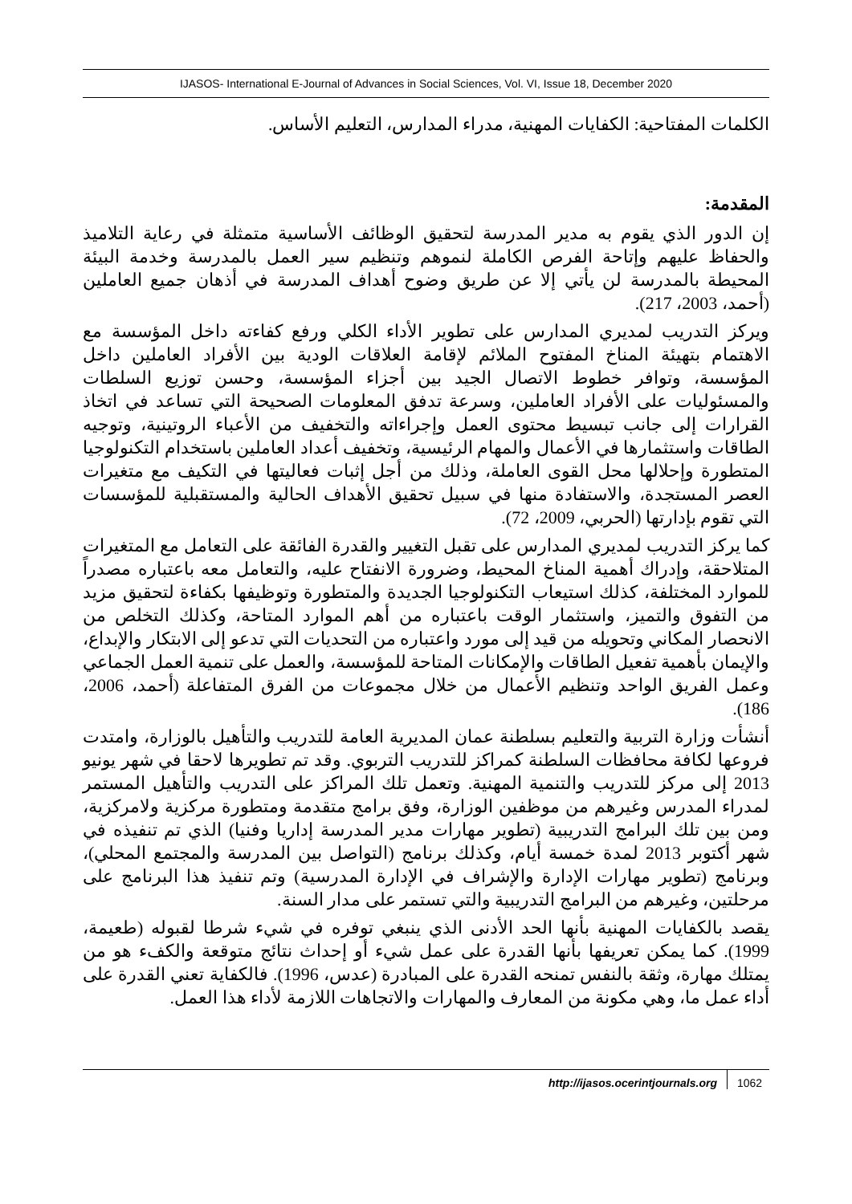IJASOS- International E-Journal of Advances in Social Sciences, Vol. VI, Issue 18, December 2020
الكلمات المفتاحية: الكفايات المهنية، مدراء المدارس، التعليم الأساس.
المقدمة:
إن الدور الذي يقوم به مدير المدرسة لتحقيق الوظائف الأساسية متمثلة في رعاية التلاميذ والحفاظ عليهم وإتاحة الفرص الكاملة لنموهم وتنظيم سير العمل بالمدرسة وخدمة البيئة المحيطة بالمدرسة لن يأتي إلا عن طريق وضوح أهداف المدرسة في أذهان جميع العاملين (أحمد، 2003، 217).
ويركز التدريب لمديري المدارس على تطوير الأداء الكلي ورفع كفاءته داخل المؤسسة مع الاهتمام بتهيئة المناخ المفتوح الملائم لإقامة العلاقات الودية بين الأفراد العاملين داخل المؤسسة، وتوافر خطوط الاتصال الجيد بين أجزاء المؤسسة، وحسن توزيع السلطات والمسئوليات على الأفراد العاملين، وسرعة تدفق المعلومات الصحيحة التي تساعد في اتخاذ القرارات إلى جانب تبسيط محتوى العمل وإجراءاته والتخفيف من الأعباء الروتينية، وتوجيه الطاقات واستثمارها في الأعمال والمهام الرئيسية، وتخفيف أعداد العاملين باستخدام التكنولوجيا المتطورة وإحلالها محل القوى العاملة، وذلك من أجل إثبات فعاليتها في التكيف مع متغيرات العصر المستجدة، والاستفادة منها في سبيل تحقيق الأهداف الحالية والمستقبلية للمؤسسات التي تقوم بإدارتها (الحربي، 2009، 72).
كما يركز التدريب لمديري المدارس على تقبل التغيير والقدرة الفائقة على التعامل مع المتغيرات المتلاحقة، وإدراك أهمية المناخ المحيط، وضرورة الانفتاح عليه، والتعامل معه باعتباره مصدراً للموارد المختلفة، كذلك استيعاب التكنولوجيا الجديدة والمتطورة وتوظيفها بكفاءة لتحقيق مزيد من التفوق والتميز، واستثمار الوقت باعتباره من أهم الموارد المتاحة، وكذلك التخلص من الانحصار المكاني وتحويله من قيد إلى مورد واعتباره من التحديات التي تدعو إلى الابتكار والإبداع، والإيمان بأهمية تفعيل الطاقات والإمكانات المتاحة للمؤسسة، والعمل على تنمية العمل الجماعي وعمل الفريق الواحد وتنظيم الأعمال من خلال مجموعات من الفرق المتفاعلة (أحمد، 2006، 186).
أنشأت وزارة التربية والتعليم بسلطنة عمان المديرية العامة للتدريب والتأهيل بالوزارة، وامتدت فروعها لكافة محافظات السلطنة كمراكز للتدريب التربوي. وقد تم تطويرها لاحقا في شهر يونيو 2013 إلى مركز للتدريب والتنمية المهنية. وتعمل تلك المراكز على التدريب والتأهيل المستمر لمدراء المدرس وغيرهم من موظفين الوزارة، وفق برامج متقدمة ومتطورة مركزية ولامركزية، ومن بين تلك البرامج التدريبية (تطوير مهارات مدير المدرسة إداريا وفنيا) الذي تم تنفيذه في شهر أكتوبر 2013 لمدة خمسة أيام، وكذلك برنامج (التواصل بين المدرسة والمجتمع المحلي)، وبرنامج (تطوير مهارات الإدارة والإشراف في الإدارة المدرسية) وتم تنفيذ هذا البرنامج على مرحلتين، وغيرهم من البرامج التدريبية والتي تستمر على مدار السنة.
يقصد بالكفايات المهنية بأنها الحد الأدنى الذي ينبغي توفره في شيء شرطا لقبوله (طعيمة، 1999). كما يمكن تعريفها بأنها القدرة على عمل شيء أو إحداث نتائج متوقعة والكفء هو من يمتلك مهارة، وثقة بالنفس تمنحه القدرة على المبادرة (عدس، 1996). فالكفاية تعني القدرة على أداء عمل ما، وهي مكونة من المعارف والمهارات والاتجاهات اللازمة لأداء هذا العمل.
http://ijasos.ocerintjournals.org 1062